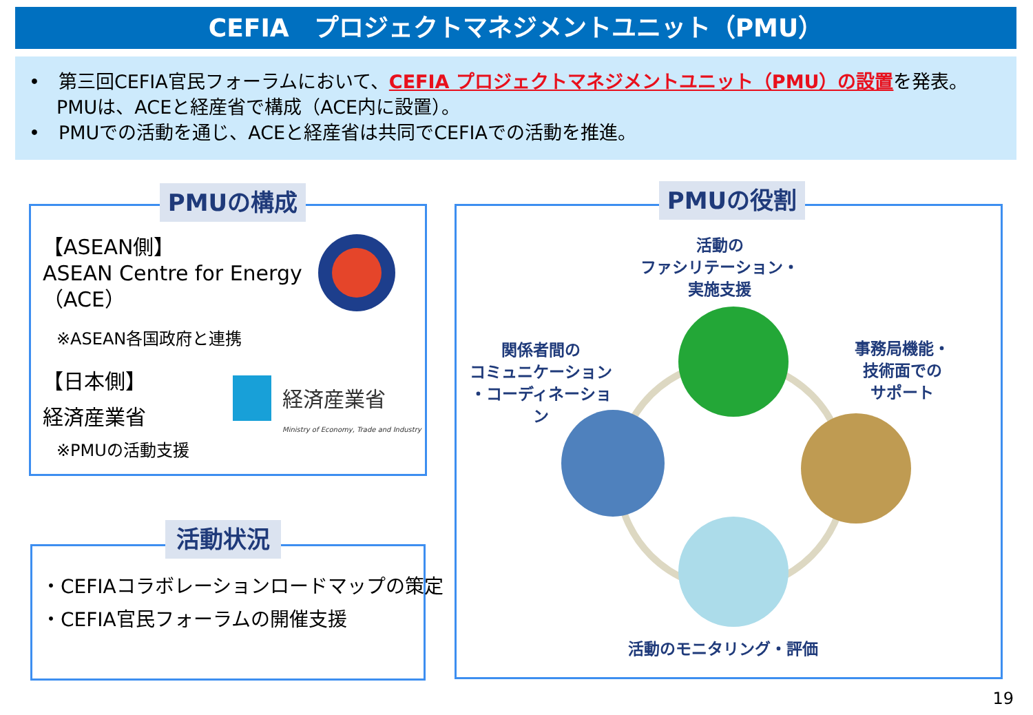CEFIA　プロジェクトマネジメントユニット（PMU）
•　第三回CEFIA官民フォーラムにおいて、CEFIA プロジェクトマネジメントユニット（PMU）の設置を発表。PMUは、ACEと経産省で構成（ACE内に設置）。
•　PMUでの活動を通じ、ACEと経産省は共同でCEFIAでの活動を推進。
PMUの構成
【ASEAN側】
ASEAN Centre for Energy
（ACE）
※ASEAN各国政府と連携
【日本側】
経済産業省
経済産業省
Ministry of Economy, Trade and Industry
※PMUの活動支援
活動状況
・CEFIAコラボレーションロードマップの策定
・CEFIA官民フォーラムの開催支援
PMUの役割
活動の
ファシリテーション・
実施支援
関係者間の
コミュニケーション
・コーディネーション
事務局機能・
技術面での
サポート
活動のモニタリング・評価
19